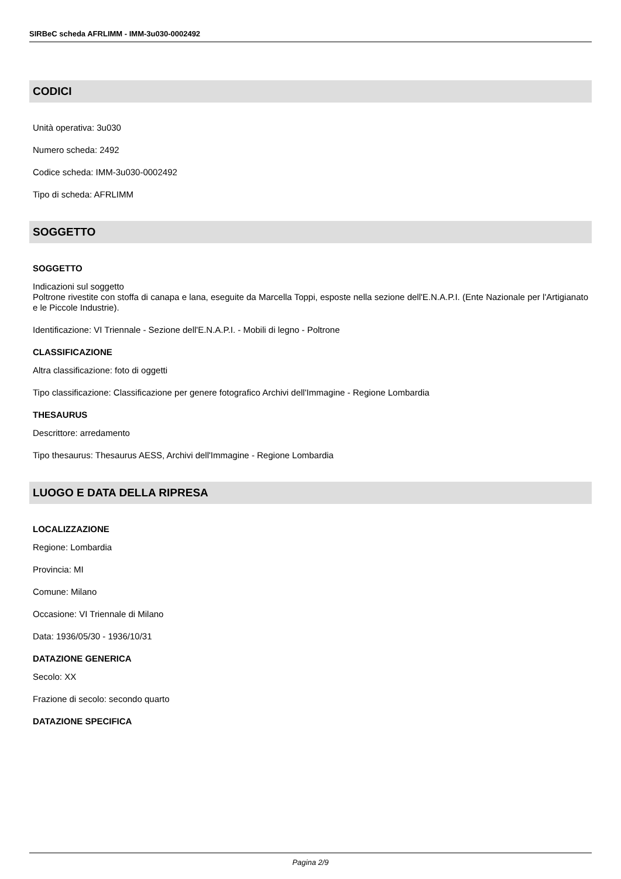SIRBeC scheda AFRLIMM - IMM-3u030-0002492
CODICI
Unità operativa: 3u030
Numero scheda: 2492
Codice scheda: IMM-3u030-0002492
Tipo di scheda: AFRLIMM
SOGGETTO
SOGGETTO
Indicazioni sul soggetto
Poltrone rivestite con stoffa di canapa e lana, eseguite da Marcella Toppi, esposte nella sezione dell'E.N.A.P.I. (Ente Nazionale per l'Artigianato e le Piccole Industrie).
Identificazione: VI Triennale - Sezione dell'E.N.A.P.I. - Mobili di legno - Poltrone
CLASSIFICAZIONE
Altra classificazione: foto di oggetti
Tipo classificazione: Classificazione per genere fotografico Archivi dell'Immagine - Regione Lombardia
THESAURUS
Descrittore: arredamento
Tipo thesaurus: Thesaurus AESS, Archivi dell'Immagine - Regione Lombardia
LUOGO E DATA DELLA RIPRESA
LOCALIZZAZIONE
Regione: Lombardia
Provincia: MI
Comune: Milano
Occasione: VI Triennale di Milano
Data: 1936/05/30 - 1936/10/31
DATAZIONE GENERICA
Secolo: XX
Frazione di secolo: secondo quarto
DATAZIONE SPECIFICA
Pagina 2/9